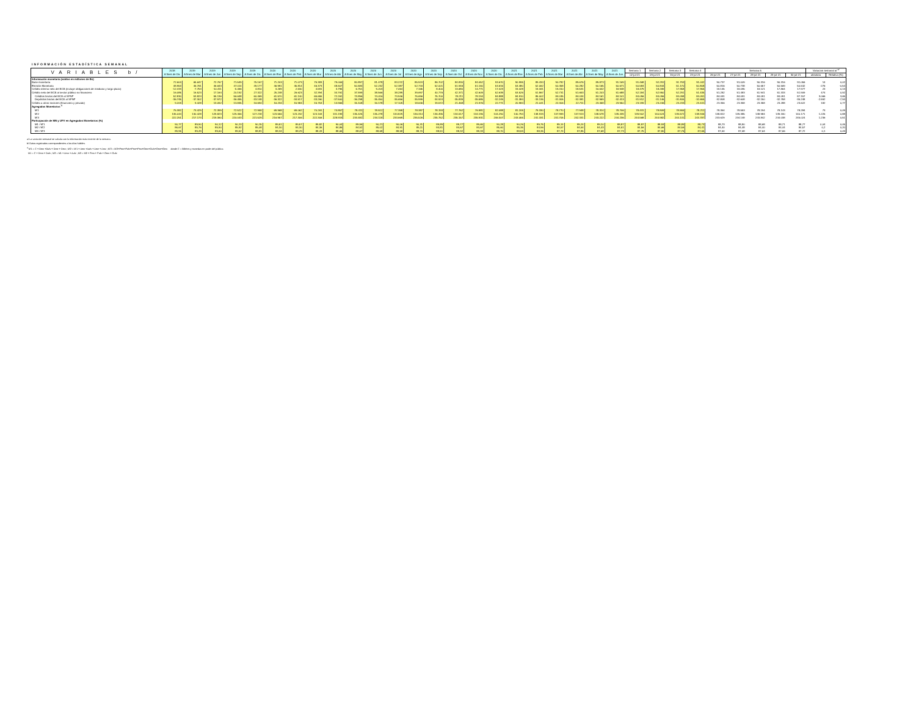INFORMACIÓN ESTADÍSTICA SEMANAL
| VARIABLES b/ | 2018 A fines de Dic | 2019 A fines de Mar | 2019 A fines de Jun | 2019 A fines de Sep | 2019 A fines de Dic | 2020 A fines de Ene | 2020 A fines de Feb | 2020 A fines de Mar | 2020 A fines de Abr | 2020 A fines de May | 2020 A fines de Jun | 2020 A fines de Jul | 2020 A fines de Ago | 2020 A fines de Sep | 2020 A fines de Oct | 2020 A fines de Nov | 2020 A fines de Dic | 2021 A fines de Ene | 2021 A fines de Feb | 2021 A fines de Mar | 2021 A fines de Abr | 2021 A fines de May | 2021 A fines de Jun | Semana 1 | Semana 2 | Semana 3 | Semana 4 | Semana 5 | | | | | Variacion semanal al <sup>a/</sup> | |
| --- | --- | --- | --- | --- | --- | --- | --- | --- | --- | --- | --- | --- | --- | --- | --- | --- | --- | --- | --- | --- | --- | --- | --- | --- | --- | --- | --- | --- | --- | --- | --- | --- | --- | --- |
| | | | | | | | | | | | | | | | | | | | | | | | | 02-jul-21 | 09-jul-21 | 15-jul-21 | 23-jul-21 | 26-jul-21 | 27-jul-21 | 28-jul-21 | 29-jul-21 | 30-jul-21 | absoluta | Relativa (%) |
| Información monetaria (saldos en millones de Bs) | | | | | | | | | | | | | | | | | | | | | | | | | | | | | | | | | | |
| Base monetaria | 72.604 | 65.647 | 72.767 | 71.549 | 75.167 | 71.203 | 71.073 | 75.383 | 79.006 | 80.897 | 81.478 | 83.222 | 85.924 | 86.702 | 84.830 | 84.052 | 93.670 | 90.995 | 89.434 | 90.782 | 89.676 | 89.873 | 91.169 | 91.468 | 92.291 | 91.793 | 91.042 | 90.737 | 91.009 | 90.316 | 90.316 | 91.056 | 14 | 0,02 |
| Emisión Monetaria | 48.953 | 46.761 | 46.643 | 47.014 | 49.177 | 46.991 | 45.814 | 46.373 | 48.607 | 50.584 | 52.232 | 52.387 | 52.744 | 52.001 | 51.946 | 51.160 | 53.616 | 53.480 | 52.062 | 50.458 | 50.282 | 50.165 | 50.671 | 50.584 | 50.844 | 51.170 | 50.808 | 50.816 | 50.738 | 50.657 | 50.569 | 50.532 | -276 | -0,54 |
| Crédito interno neto del BCB (incluye obligaciones de mediano y largo plazo) | -12.419 | -7.753 | -10.411 | -5.466 | 4.810 | 3.269 | 2.530 | 4.591 | 3.795 | 6.751 | 9.203 | 7.054 | 7.165 | 8.400 | 13.680 | 14.771 | 17.423 | 19.428 | 19.341 | 19.410 | 18.531 | 16.642 | 18.948 | 18.479 | 18.269 | 17.958 | 17.955 | 18.145 | 18.095 | 18.121 | 17.864 | 17.977 | 23 | 0,13 |
| Crédito neto del BCB al sector público no financiero | 16.085 | 16.523 | 17.164 | 20.192 | 27.322 | 25.248 | 26.623 | 32.394 | 34.761 | 37.599 | 38.566 | 38.289 | 39.697 | 40.776 | 42.371 | 42.609 | 52.639 | 53.526 | 51.867 | 52.731 | 51.653 | 51.203 | 51.688 | 52.184 | 52.950 | 52.291 | 51.435 | 51.282 | 51.483 | 51.941 | 51.333 | 51.909 | 474 | 0,92 |
| Créditos brutos del BCB al SPNF | 52.830 | 53.824 | 55.136 | 56.648 | 60.469 | 61.570 | 61.140 | 65.655 | 72.261 | 73.896 | 74.016 | 73.946 | 75.696 | 75.700 | 78.211 | 78.194 | 84.888 | 84.910 | 85.002 | 84.035 | 84.034 | 84.161 | 84.101 | 84.096 | 84.096 | 84.098 | 84.091 | 84.091 | 84.091 | 84.091 | 84.091 | 87.157 | 3.066 | 3,65 |
| Depósitos brutos del BCB al SPNF | -36.745 | -37.302 | -37.972 | -36.455 | -33.148 | -36.322 | -34.517 | -33.260 | -37.500 | -36.298 | -35.450 | -35.656 | -35.999 | -34.924 | -35.839 | -35.585 | -32.249 | -31.384 | -33.135 | -31.305 | -32.381 | -32.959 | -32.413 | -31.912 | -31.146 | -31.805 | -32.655 | -32.808 | -32.608 | -32.150 | -32.758 | -35.248 | -2.592 | -7,94 |
| Crédito a otros sectores (financiero y privado) | 9.209 | 9.428 | 13.092 | 13.845 | 16.694 | 16.234 | 15.984 | 15.753 | 14.966 | 15.108 | 16.178 | 17.109 | 18.646 | 19.572 | 21.468 | 21.976 | 22.771 | 20.984 | 21.041 | 22.306 | 22.711 | 23.458 | 23.950 | 23.199 | 23.246 | 23.233 | 23.441 | 23.356 | 23.358 | 23.358 | 23.288 | 23.622 | 182 | 0,77 |
| Agregados Monetarios <sup>4</sup> | | | | | | | | | | | | | | | | | | | | | | | | | | | | | | | | | | |
| M'1 | 75.382 | 73.429 | 72.399 | 72.522 | 72.958 | 69.968 | 69.062 | 70.261 | 74.857 | 78.411 | 78.512 | 77.358 | 78.387 | 78.193 | 77.762 | 76.981 | 82.088 | 81.205 | 79.330 | 78.770 | 77.948 | 78.314 | 78.706 | 78.431 | 78.809 | 78.555 | 78.211 | 78.354 | 78.553 | 78.194 | 78.143 | 78.284 | 73 | 0,09 |
| M'2 | 135.044 | 130.428 | 129.823 | 129.456 | 127.218 | 123.556 | 123.232 | 124.163 | 131.199 | 135.425 | 135.278 | 134.829 | 136.314 | 136.495 | 134.517 | 134.195 | 144.290 | 140.794 | 138.919 | 137.999 | 137.913 | 138.578 | 139.439 | 139.902 | 140.524 | 139.572 | 138.946 | 138.822 | 139.385 | 138.984 | 139.180 | 140.171 | 1.225 | 0,88 |
| M'3 | 222.251 | 217.173 | 219.360 | 220.043 | 221.529 | 216.957 | 217.306 | 222.306 | 228.919 | 233.482 | 234.118 | 233.669 | 235.526 | 235.752 | 235.157 | 235.931 | 246.307 | 243.055 | 241.331 | 241.705 | 242.331 | 243.222 | 244.236 | 244.568 | 244.982 | 244.131 | 243.787 | 243.629 | 244.148 | 243.842 | 244.038 | 245.024 | 1.236 | 0,51 |
| Participación de MN y UFV en Agregados Monetarios (%) | | | | | | | | | | | | | | | | | | | | | | | | | | | | | | | | | | |
| M1 / M'1 | 90,77 | 89,90 | 90,12 | 90,13 | 90,15 | 89,51 | 89,57 | 89,82 | 90,04 | 89,96 | 90,21 | 90,06 | 90,31 | 89,89 | 89,77 | 89,65 | 90,28 | 90,26 | 89,75 | 89,14 | 89,24 | 89,10 | 88,87 | 88,87 | 88,93 | 88,89 | 88,73 | 88,73 | 88,80 | 88,68 | 88,71 | 88,77 | 0,04 | 0,05 |
| M2 / M'2 | 86,67 | 85,76 | 85,90 | 85,92 | 85,08 | 84,30 | 84,30 | 84,36 | 84,86 | 84,92 | 85,02 | 84,91 | 85,11 | 84,81 | 84,67 | 84,67 | 85,60 | 85,35 | 84,96 | 84,57 | 84,54 | 84,43 | 84,51 | 84,56 | 84,66 | 84,56 | 84,41 | 84,40 | 84,48 | 84,40 | 84,44 | 84,57 | 0,2 | 0,20 |
| M3 / M'3 | 89,95 | 89,49 | 89,60 | 89,52 | 88,81 | 88,34 | 88,29 | 88,43 | 88,66 | 88,67 | 88,68 | 88,58 | 88,70 | 88,51 | 88,32 | 88,33 | 88,70 | 88,59 | 88,35 | 87,74 | 87,85 | 87,68 | 87,73 | 87,75 | 87,80 | 87,76 | 87,65 | 87,64 | 87,68 | 87,64 | 87,66 | 87,72 | 0,1 | 0,09 |
a/ La variación semanal se calcula con la información más reciente de la semana.
b/ Datos registrados correspondientes a los días hábiles.
<sup>4</sup> M'1 = C + Dmn +Dufv + Dme + Dmv ; M'2 = M'1 + Amn +Aufv + Ame + Amv ; M'3 = M'2+Pmn+Pufv+Pme+Pmv+Omn+Oufv+Ome+Omv donde C = Billetes y monedas en poder del público.
M1 = C + Dmn + Dufv ; M2 = M1 + Amn + Aufv ; M3 = M2 + Pmn + Pufv + Omn + Oufv